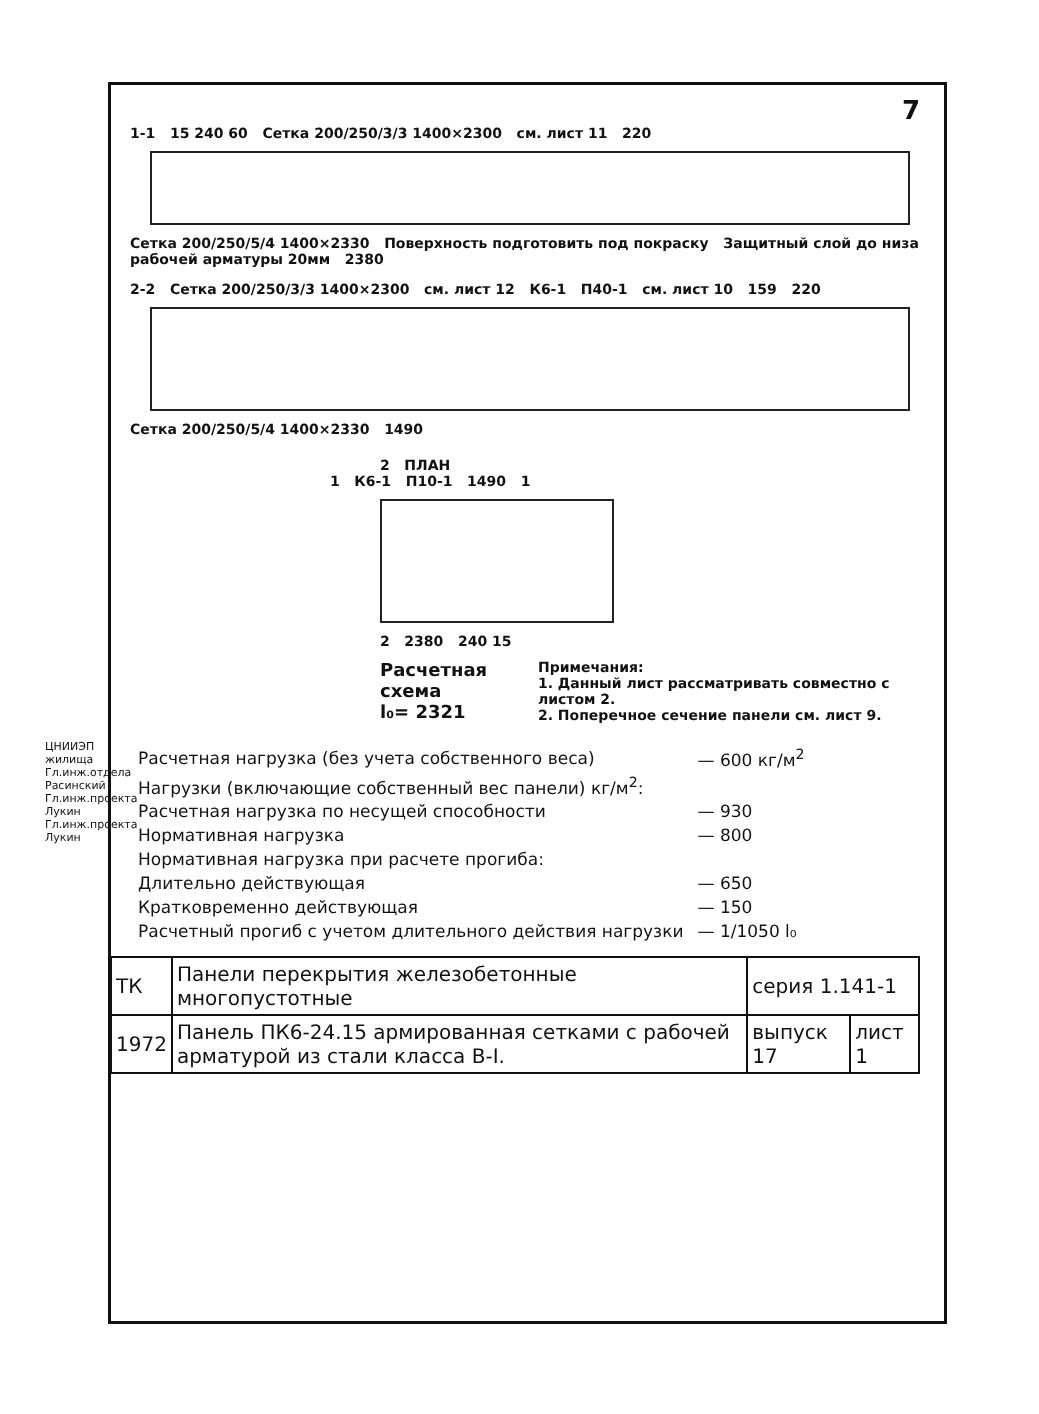ЦНИИЭП жилища
Гл.инж.отдела Расинский
Гл.инж.проекта Лукин
Гл.инж.проекта Лукин
7
1-1 15 240 60 Сетка 200/250/3/3 1400×2300 см. лист 11 220
Сетка 200/250/5/4 1400×2330 Поверхность подготовить под покраску Защитный слой до низа рабочей арматуры 20мм 2380
2-2 Сетка 200/250/3/3 1400×2300 см. лист 12 К6-1 П40-1 см. лист 10 159 220
Сетка 200/250/5/4 1400×2330 1490
2 ПЛАН
1 К6-1 П10-1 1490 1
2 2380 240 15
Расчетная схема
l₀= 2321
Примечания:
1. Данный лист рассматривать совместно с листом 2.
2. Поперечное сечение панели см. лист 9.
| Расчетная нагрузка (без учета собственного веса) | — 600 кг/м<sup>2</sup> |
| Нагрузки (включающие собственный вес панели) кг/м<sup>2</sup>: | |
| Расчетная нагрузка по несущей способности | — 930 |
| Нормативная нагрузка | — 800 |
| Нормативная нагрузка при расчете прогиба: | |
| Длительно действующая | — 650 |
| Кратковременно действующая | — 150 |
| Расчетный прогиб с учетом длительного действия нагрузки | — 1/1050 l₀ |
| ТК | Панели перекрытия железобетонные многопустотные | серия 1.141-1 | |
| 1972 | Панель ПК6-24.15 армированная сетками с рабочей арматурой из стали класса В-I. | выпуск 17 | лист 1 |